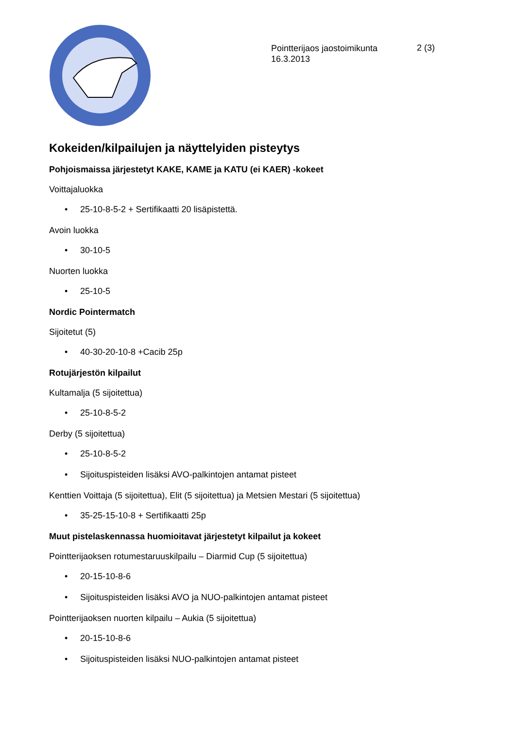Pointterijaos jaostoimikunta
16.3.2013
2 (3)
Kokeiden/kilpailujen ja näyttelyiden pisteytys
Pohjoismaissa järjestetyt KAKE, KAME ja KATU (ei KAER) -kokeet
Voittajaluokka
• 25-10-8-5-2 + Sertifikaatti 20 lisäpistettä.
Avoin luokka
• 30-10-5
Nuorten luokka
• 25-10-5
Nordic Pointermatch
Sijoitetut (5)
• 40-30-20-10-8 +Cacib 25p
Rotujärjestön kilpailut
Kultamalja (5 sijoitettua)
• 25-10-8-5-2
Derby (5 sijoitettua)
• 25-10-8-5-2
• Sijoituspisteiden lisäksi AVO-palkintojen antamat pisteet
Kenttien Voittaja (5 sijoitettua), Elit (5 sijoitettua) ja Metsien Mestari (5 sijoitettua)
• 35-25-15-10-8 + Sertifikaatti 25p
Muut pistelaskennassa huomioitavat järjestetyt kilpailut ja kokeet
Pointterijaoksen rotumestaruuskilpailu – Diarmid Cup (5 sijoitettua)
• 20-15-10-8-6
• Sijoituspisteiden lisäksi AVO ja NUO-palkintojen antamat pisteet
Pointterijaoksen nuorten kilpailu – Aukia (5 sijoitettua)
• 20-15-10-8-6
• Sijoituspisteiden lisäksi NUO-palkintojen antamat pisteet